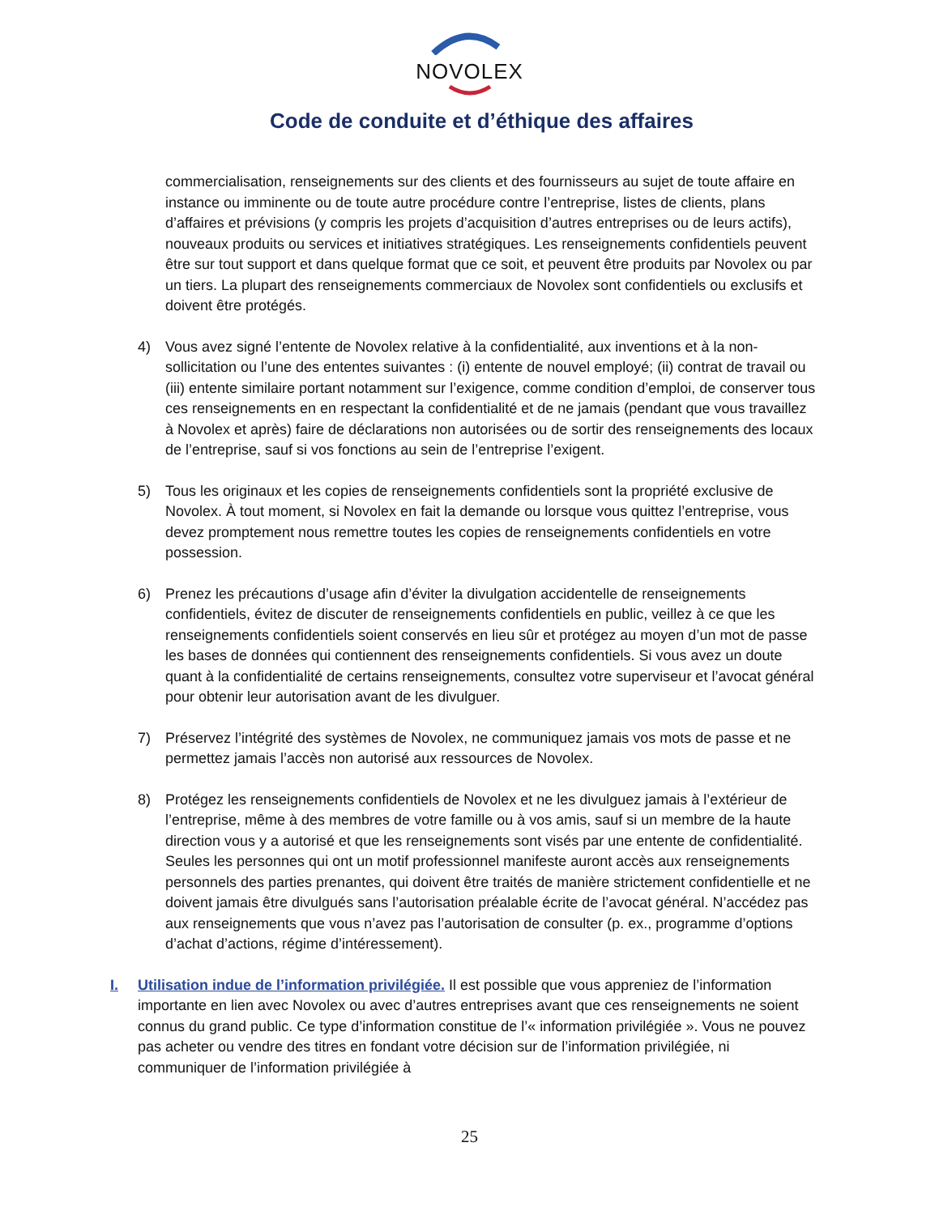NOVOLEX
Code de conduite et d’éthique des affaires
commercialisation, renseignements sur des clients et des fournisseurs au sujet de toute affaire en instance ou imminente ou de toute autre procédure contre l’entreprise, listes de clients, plans d’affaires et prévisions (y compris les projets d’acquisition d’autres entreprises ou de leurs actifs), nouveaux produits ou services et initiatives stratégiques. Les renseignements confidentiels peuvent être sur tout support et dans quelque format que ce soit, et peuvent être produits par Novolex ou par un tiers. La plupart des renseignements commerciaux de Novolex sont confidentiels ou exclusifs et doivent être protégés.
4) Vous avez signé l’entente de Novolex relative à la confidentialité, aux inventions et à la non-sollicitation ou l’une des ententes suivantes : (i) entente de nouvel employé; (ii) contrat de travail ou (iii) entente similaire portant notamment sur l’exigence, comme condition d’emploi, de conserver tous ces renseignements en en respectant la confidentialité et de ne jamais (pendant que vous travaillez à Novolex et après) faire de déclarations non autorisées ou de sortir des renseignements des locaux de l’entreprise, sauf si vos fonctions au sein de l’entreprise l’exigent.
5) Tous les originaux et les copies de renseignements confidentiels sont la propriété exclusive de Novolex. À tout moment, si Novolex en fait la demande ou lorsque vous quittez l’entreprise, vous devez promptement nous remettre toutes les copies de renseignements confidentiels en votre possession.
6) Prenez les précautions d’usage afin d’éviter la divulgation accidentelle de renseignements confidentiels, évitez de discuter de renseignements confidentiels en public, veillez à ce que les renseignements confidentiels soient conservés en lieu sûr et protégez au moyen d’un mot de passe les bases de données qui contiennent des renseignements confidentiels. Si vous avez un doute quant à la confidentialité de certains renseignements, consultez votre superviseur et l’avocat général pour obtenir leur autorisation avant de les divulguer.
7) Préservez l’intégrité des systèmes de Novolex, ne communiquez jamais vos mots de passe et ne permettez jamais l’accès non autorisé aux ressources de Novolex.
8) Protégez les renseignements confidentiels de Novolex et ne les divulguez jamais à l’extérieur de l’entreprise, même à des membres de votre famille ou à vos amis, sauf si un membre de la haute direction vous y a autorisé et que les renseignements sont visés par une entente de confidentialité. Seules les personnes qui ont un motif professionnel manifeste auront accès aux renseignements personnels des parties prenantes, qui doivent être traités de manière strictement confidentielle et ne doivent jamais être divulgués sans l’autorisation préalable écrite de l’avocat général. N’accédez pas aux renseignements que vous n’avez pas l’autorisation de consulter (p. ex., programme d’options d’achat d’actions, régime d’intéressement).
I. Utilisation indue de l’information privilégiée. Il est possible que vous appreniez de l’information importante en lien avec Novolex ou avec d’autres entreprises avant que ces renseignements ne soient connus du grand public. Ce type d’information constitue de l’« information privilégiée ». Vous ne pouvez pas acheter ou vendre des titres en fondant votre décision sur de l’information privilégiée, ni communiquer de l’information privilégiée à
25